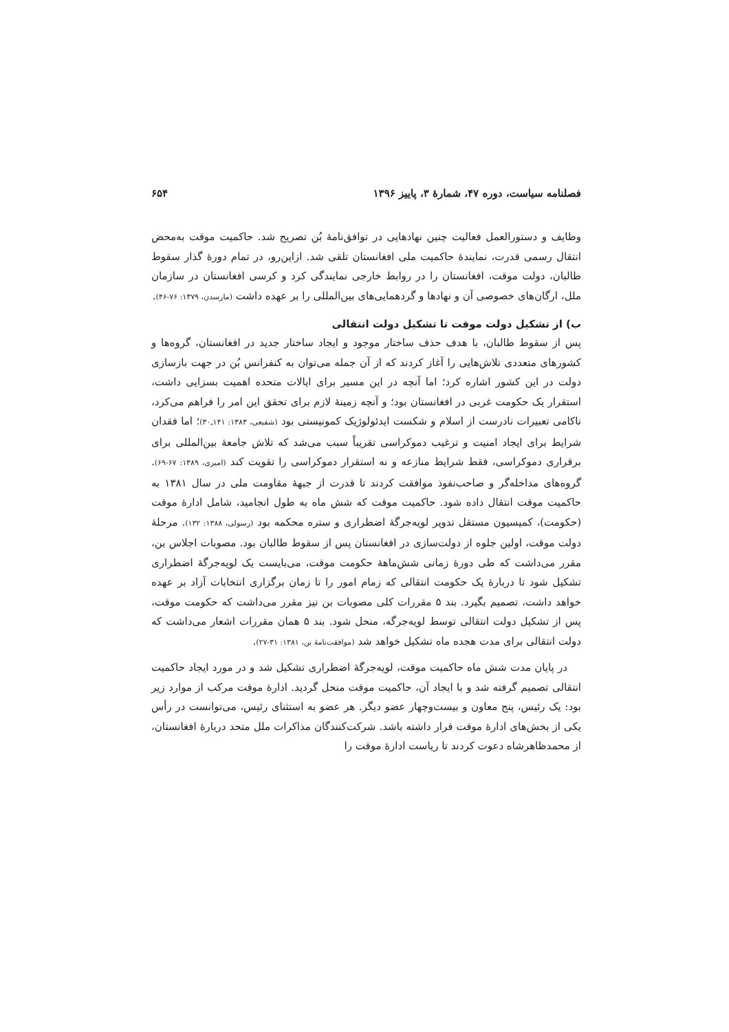فصلنامه سیاست، دوره ۴۷، شمارهٔ ۳، پاییز ۱۳۹۶ ۶۵۴
وظایف و دستورالعمل فعالیت چنین نهادهایی در توافق‌نامهٔ بُن تصریح شد. حاکمیت موقت به‌محض انتقال رسمی قدرت، نمایندهٔ حاکمیت ملی افغانستان تلقی شد. ازاین‌رو، در تمام دورهٔ گذار سقوط طالبان، دولت موقت، افغانستان را در روابط خارجی نمایندگی کرد و کرسی افغانستان در سازمان ملل، ارگان‌های خصوصی آن و نهادها و گردهمایی‌های بین‌المللی را بر عهده داشت (مارسدن، ۱۳۷۹: ۷۶-۴۶).
ب) از تشکیل دولت موقت تا تشکیل دولت انتقالی
پس از سقوط طالبان، با هدف حذف ساختار موجود و ایجاد ساختار جدید در افغانستان، گروه‌ها و کشورهای متعددی تلاش‌هایی را آغاز کردند که از آن جمله می‌توان به کنفرانس بُن در جهت بازسازی دولت در این کشور اشاره کرد؛ اما آنچه در این مسیر برای ایالات متحده اهمیت بسزایی داشت، استقرار یک حکومت غربی در افغانستان بود؛ و آنچه زمینهٔ لازم برای تحقق این امر را فراهم می‌کرد، ناکامی تعبیرات نادرست از اسلام و شکست ایدئولوژیک کمونیستی بود (شفیعی، ۱۳۸۳: ۱۴۱ـ۳۰)؛ اما فقدان شرایط برای ایجاد امنیت و ترغیب دموکراسی تقریباً سبب می‌شد که تلاش جامعهٔ بین‌المللی برای برقراری دموکراسی، فقط شرایط منازعه و نه استقرار دموکراسی را تقویت کند (امیری، ۱۳۸۹: ۶۷-۶۹). گروه‌های مداخله‌گر و صاحب‌نفوذ موافقت کردند تا قدرت از جبههٔ مقاومت ملی در سال ۱۳۸۱ به حاکمیت موقت انتقال داده شود. حاکمیت موقت که شش ماه به طول انجامید، شامل ادارهٔ موقت (حکومت)، کمیسیون مستقل تدویر لویه‌جرگهٔ اضطراری و ستره محکمه بود (رسولی، ۱۳۸۸: ۱۳۲). مرحلهٔ دولت موقت، اولین جلوه از دولت‌سازی در افغانستان پس از سقوط طالبان بود. مصوبات اجلاس بن، مقرر می‌داشت که طی دورهٔ زمانی شش‌ماههٔ حکومت موقت، می‌بایست یک لویه‌جرگهٔ اضطراری تشکیل شود تا دربارهٔ یک حکومت انتقالی که زمام امور را تا زمان برگزاری انتخابات آزاد بر عهده خواهد داشت، تصمیم بگیرد. بند ۵ مقررات کلی مصوبات بن نیز مقرر می‌داشت که حکومت موقت، پس از تشکیل دولت انتقالی توسط لویه‌جرگه، منحل شود. بند ۵ همان مقررات اشعار می‌داشت که دولت انتقالی برای مدت هجده ماه تشکیل خواهد شد (موافقت‌نامهٔ بن، ۱۳۸۱: ۳۱-۲۷).
در پایان مدت شش ماه حاکمیت موقت، لویه‌جرگهٔ اضطراری تشکیل شد و در مورد ایجاد حاکمیت انتقالی تصمیم گرفته شد و با ایجاد آن، حاکمیت موقت منحل گردید. ادارهٔ موقت مرکب از موارد زیر بود: یک رئیس، پنج معاون و بیست‌وچهار عضو دیگر. هر عضو به استثنای رئیس، می‌توانست در رأس یکی از بخش‌های ادارهٔ موقت قرار داشته باشد. شرکت‌کنندگان مذاکرات ملل متحد دربارهٔ افغانستان، از محمدظاهرشاه دعوت کردند تا ریاست ادارهٔ موقت را